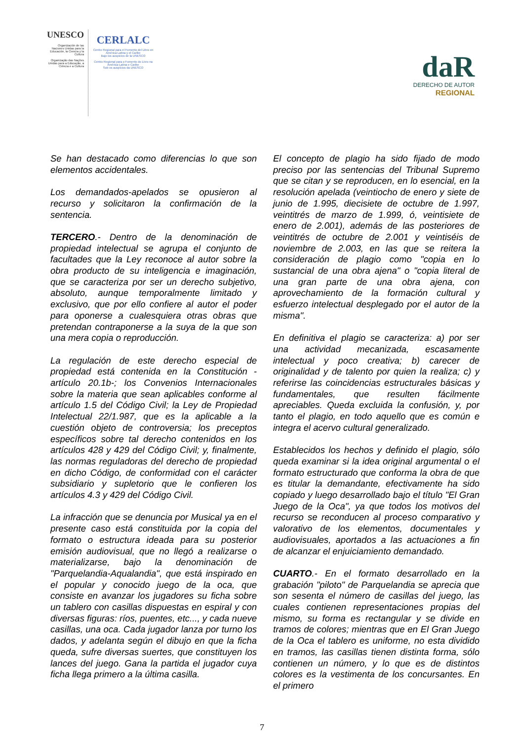UNESCO
Organización de las Naciones Unidas para la Educación, la Ciencia y la Cultura
Organização das Nações Unidas para a Educação, a Ciência e a Cultura
CERLALC
Centro Regional para el Fomento del Libro en América Latina y el Caribe
Bajo los auspicios de la UNESCO
Centro Regional para o Fomento do Livro na América Latina e Caribe
Sob os auspícios da UNESCO
daR
DERECHO DE AUTOR
REGIONAL
Se han destacado como diferencias lo que son elementos accidentales.
Los demandados-apelados se opusieron al recurso y solicitaron la confirmación de la sentencia.
TERCERO.- Dentro de la denominación de propiedad intelectual se agrupa el conjunto de facultades que la Ley reconoce al autor sobre la obra producto de su inteligencia e imaginación, que se caracteriza por ser un derecho subjetivo, absoluto, aunque temporalmente limitado y exclusivo, que por ello confiere al autor el poder para oponerse a cualesquiera otras obras que pretendan contraponerse a la suya de la que son una mera copia o reproducción.
La regulación de este derecho especial de propiedad está contenida en la Constitución -artículo 20.1b-; los Convenios Internacionales sobre la materia que sean aplicables conforme al artículo 1.5 del Código Civil; la Ley de Propiedad Intelectual 22/1.987, que es la aplicable a la cuestión objeto de controversia; los preceptos específicos sobre tal derecho contenidos en los artículos 428 y 429 del Código Civil; y, finalmente, las normas reguladoras del derecho de propiedad en dicho Código, de conformidad con el carácter subsidiario y supletorio que le confieren los artículos 4.3 y 429 del Código Civil.
La infracción que se denuncia por Musical ya en el presente caso está constituida por la copia del formato o estructura ideada para su posterior emisión audiovisual, que no llegó a realizarse o materializarse, bajo la denominación de "Parquelandia-Aqualandia", que está inspirado en el popular y conocido juego de la oca, que consiste en avanzar los jugadores su ficha sobre un tablero con casillas dispuestas en espiral y con diversas figuras: ríos, puentes, etc..., y cada nueve casillas, una oca. Cada jugador lanza por turno los dados, y adelanta según el dibujo en que la ficha queda, sufre diversas suertes, que constituyen los lances del juego. Gana la partida el jugador cuya ficha llega primero a la última casilla.
El concepto de plagio ha sido fijado de modo preciso por las sentencias del Tribunal Supremo que se citan y se reproducen, en lo esencial, en la resolución apelada (veintiocho de enero y siete de junio de 1.995, diecisiete de octubre de 1.997, veintitrés de marzo de 1.999, ó, veintisiete de enero de 2.001), además de las posteriores de veintitrés de octubre de 2.001 y veintiséis de noviembre de 2.003, en las que se reitera la consideración de plagio como "copia en lo sustancial de una obra ajena" o "copia literal de una gran parte de una obra ajena, con aprovechamiento de la formación cultural y esfuerzo intelectual desplegado por el autor de la misma".
En definitiva el plagio se caracteriza: a) por ser una actividad mecanizada, escasamente intelectual y poco creativa; b) carecer de originalidad y de talento por quien la realiza; c) y referirse las coincidencias estructurales básicas y fundamentales, que resulten fácilmente apreciables. Queda excluida la confusión, y, por tanto el plagio, en todo aquello que es común e integra el acervo cultural generalizado.
Establecidos los hechos y definido el plagio, sólo queda examinar si la idea original argumental o el formato estructurado que conforma la obra de que es titular la demandante, efectivamente ha sido copiado y luego desarrollado bajo el título "El Gran Juego de la Oca", ya que todos los motivos del recurso se reconducen al proceso comparativo y valorativo de los elementos, documentales y audiovisuales, aportados a las actuaciones a fin de alcanzar el enjuiciamiento demandado.
CUARTO.- En el formato desarrollado en la grabación "piloto" de Parquelandia se aprecia que son sesenta el número de casillas del juego, las cuales contienen representaciones propias del mismo, su forma es rectangular y se divide en tramos de colores; mientras que en El Gran Juego de la Oca el tablero es uniforme, no esta dividido en tramos, las casillas tienen distinta forma, sólo contienen un número, y lo que es de distintos colores es la vestimenta de los concursantes. En el primero
7